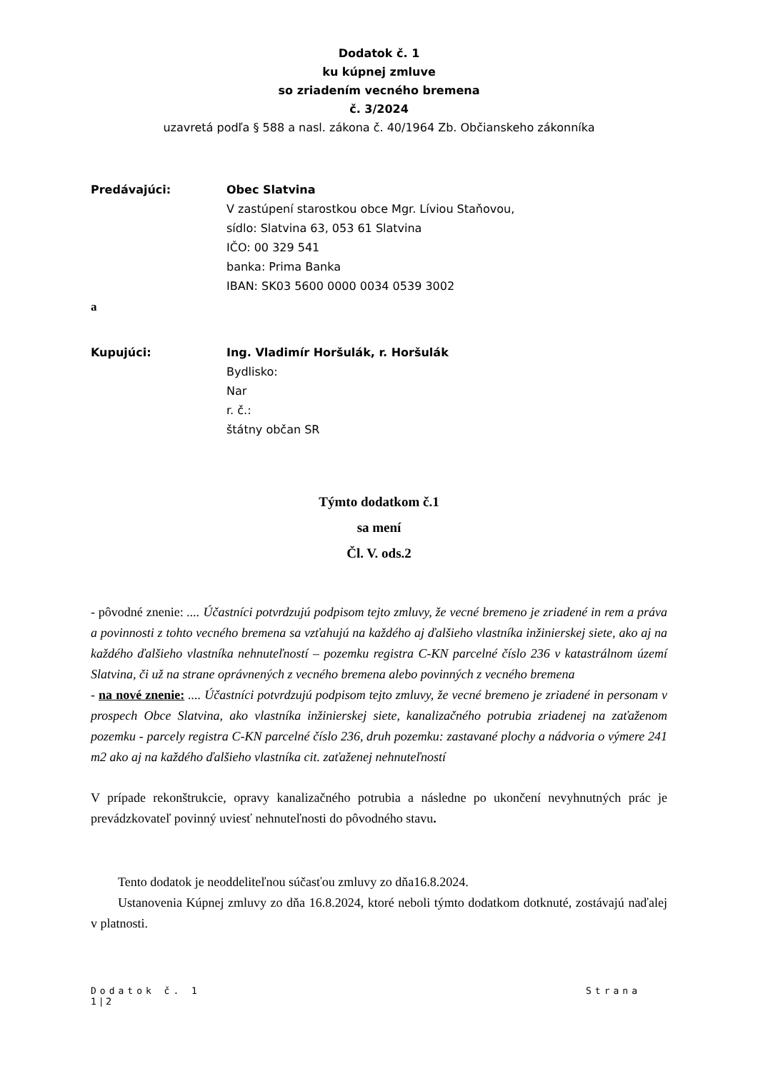Dodatok č. 1
ku kúpnej zmluve
so zriadením vecného bremena
č. 3/2024
uzavretá podľa § 588 a nasl. zákona č. 40/1964 Zb. Občianskeho zákonníka
Predávajúci: Obec Slatvina
V zastúpení starostkou obce Mgr. Líviou Staňovou,
sídlo: Slatvina 63, 053 61 Slatvina
IČO: 00 329 541
banka: Prima Banka
IBAN: SK03 5600 0000 0034 0539 3002
a
Kupujúci: Ing. Vladimír Horšulák, r. Horšulák
Bydlisko:
Nar
r. č.:
štátny občan SR
Týmto dodatkom č.1
sa mení
Čl. V. ods.2
- pôvodné znenie: .... Účastníci potvrdzujú podpisom tejto zmluvy, že vecné bremeno je zriadené in rem a práva a povinnosti z tohto vecného bremena sa vzťahujú na každého aj ďalšieho vlastníka inžinierskej siete, ako aj na každého ďalšieho vlastníka nehnuteľností – pozemku registra C-KN parcelné číslo 236 v katastrálnom území Slatvina, či už na strane oprávnených z vecného bremena alebo povinných z vecného bremena
- na nové znenie: .... Účastníci potvrdzujú podpisom tejto zmluvy, že vecné bremeno je zriadené in personam v prospech Obce Slatvina, ako vlastníka inžinierskej siete, kanalizačného potrubia zriadenej na zaťaženom pozemku - parcely registra C-KN parcelné číslo 236, druh pozemku: zastavané plochy a nádvoria o výmere 241 m2 ako aj na každého ďalšieho vlastníka cit. zaťaženej nehnuteľností
V prípade rekonštrukcie, opravy kanalizačného potrubia a následne po ukončení nevyhnutných prác je prevádzkovateľ povinný uviesť nehnuteľnosti do pôvodného stavu.
Tento dodatok je neoddeliteľnou súčasťou zmluvy zo dňa16.8.2024.
Ustanovenia Kúpnej zmluvy zo dňa 16.8.2024, ktoré neboli týmto dodatkom dotknuté, zostávajú naďalej v platnosti.
Dodatok č. 1 Strana
1 | 2